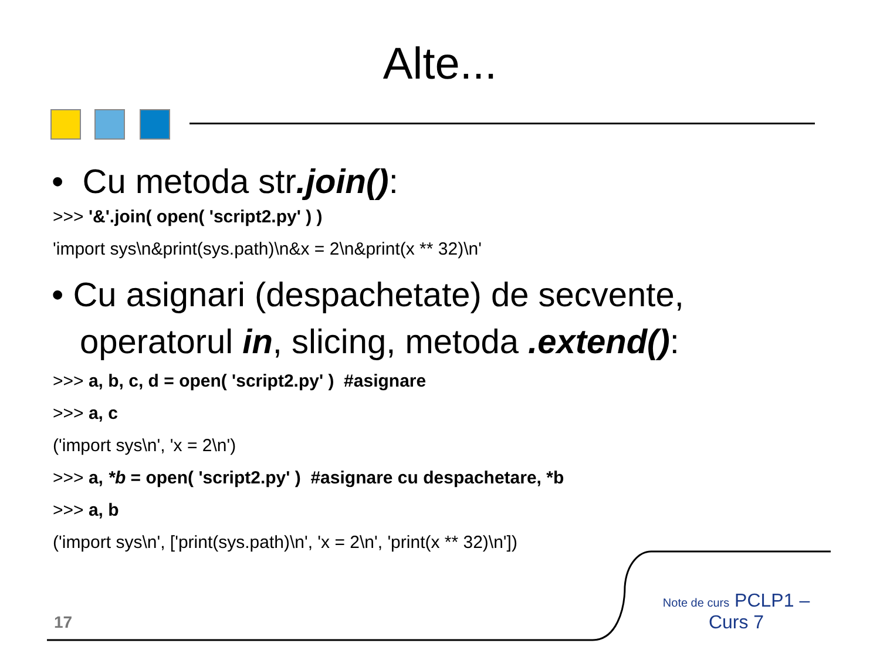Alte...
• Cu metoda str.join():
>>> '&'.join( open( 'script2.py' ) )
'import sys\n&print(sys.path)\n&x = 2\n&print(x ** 32)\n'
• Cu asignari (despachetate) de secvente, operatorul in, slicing, metoda .extend():
>>> a, b, c, d = open( 'script2.py' ) #asignare
>>> a, c
('import sys\n', 'x = 2\n')
>>> a, *b = open( 'script2.py' ) #asignare cu despachetare, *b
>>> a, b
('import sys\n', ['print(sys.path)\n', 'x = 2\n', 'print(x ** 32)\n'])
17
Note de curs PCLP1 – Curs 7